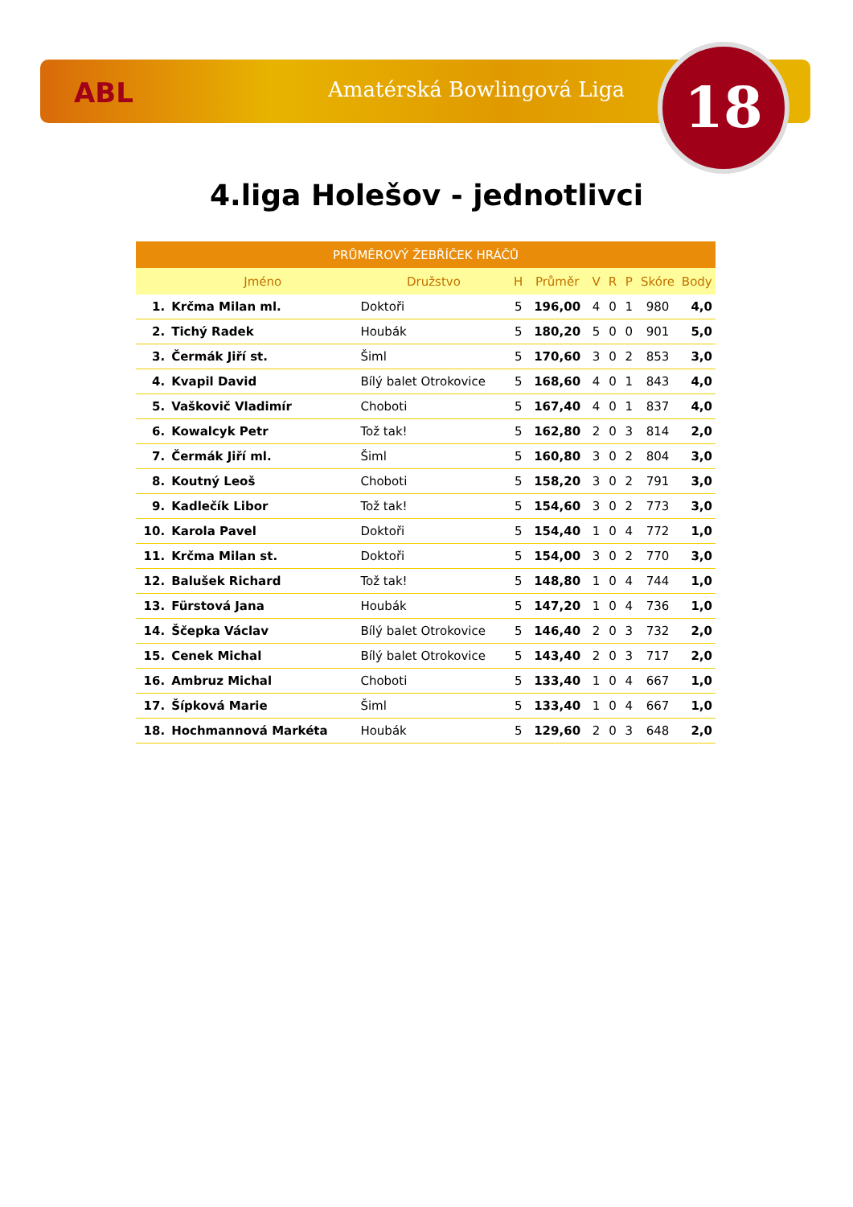ABL Amatérská Bowlingová Liga 18
4.liga Holešov - jednotlivci
| PRŮMĚROVÝ ŽEBŘÍČEK HRÁČŮ | | | | | | | | | |
| --- | --- | --- | --- | --- | --- | --- | --- | --- | --- |
| | Jméno | Družstvo | H | Průměr | V | R | P | Skóre | Body |
| 1. | Krčma Milan ml. | Doktoři | 5 | 196,00 | 4 | 0 | 1 | 980 | 4,0 |
| 2. | Tichý Radek | Houbák | 5 | 180,20 | 5 | 0 | 0 | 901 | 5,0 |
| 3. | Čermák Jiří st. | Šiml | 5 | 170,60 | 3 | 0 | 2 | 853 | 3,0 |
| 4. | Kvapil David | Bílý balet Otrokovice | 5 | 168,60 | 4 | 0 | 1 | 843 | 4,0 |
| 5. | Vaškovič Vladimír | Choboti | 5 | 167,40 | 4 | 0 | 1 | 837 | 4,0 |
| 6. | Kowalcyk Petr | Tož tak! | 5 | 162,80 | 2 | 0 | 3 | 814 | 2,0 |
| 7. | Čermák Jiří ml. | Šiml | 5 | 160,80 | 3 | 0 | 2 | 804 | 3,0 |
| 8. | Koutný Leoš | Choboti | 5 | 158,20 | 3 | 0 | 2 | 791 | 3,0 |
| 9. | Kadlečík Libor | Tož tak! | 5 | 154,60 | 3 | 0 | 2 | 773 | 3,0 |
| 10. | Karola Pavel | Doktoři | 5 | 154,40 | 1 | 0 | 4 | 772 | 1,0 |
| 11. | Krčma Milan st. | Doktoři | 5 | 154,00 | 3 | 0 | 2 | 770 | 3,0 |
| 12. | Balušek Richard | Tož tak! | 5 | 148,80 | 1 | 0 | 4 | 744 | 1,0 |
| 13. | Fürstová Jana | Houbák | 5 | 147,20 | 1 | 0 | 4 | 736 | 1,0 |
| 14. | Ščepka Václav | Bílý balet Otrokovice | 5 | 146,40 | 2 | 0 | 3 | 732 | 2,0 |
| 15. | Cenek Michal | Bílý balet Otrokovice | 5 | 143,40 | 2 | 0 | 3 | 717 | 2,0 |
| 16. | Ambruz Michal | Choboti | 5 | 133,40 | 1 | 0 | 4 | 667 | 1,0 |
| 17. | Šípková Marie | Šiml | 5 | 133,40 | 1 | 0 | 4 | 667 | 1,0 |
| 18. | Hochmannová Markéta | Houbák | 5 | 129,60 | 2 | 0 | 3 | 648 | 2,0 |